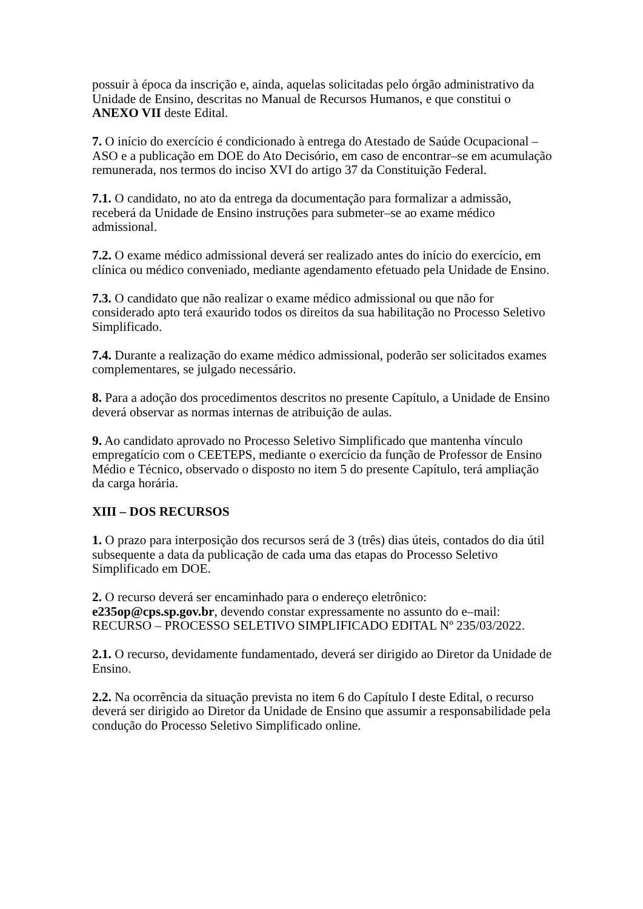possuir à época da inscrição e, ainda, aquelas solicitadas pelo órgão administrativo da Unidade de Ensino, descritas no Manual de Recursos Humanos, e que constitui o ANEXO VII deste Edital.
7. O início do exercício é condicionado à entrega do Atestado de Saúde Ocupacional – ASO e a publicação em DOE do Ato Decisório, em caso de encontrar–se em acumulação remunerada, nos termos do inciso XVI do artigo 37 da Constituição Federal.
7.1. O candidato, no ato da entrega da documentação para formalizar a admissão, receberá da Unidade de Ensino instruções para submeter–se ao exame médico admissional.
7.2. O exame médico admissional deverá ser realizado antes do início do exercício, em clínica ou médico conveniado, mediante agendamento efetuado pela Unidade de Ensino.
7.3. O candidato que não realizar o exame médico admissional ou que não for considerado apto terá exaurido todos os direitos da sua habilitação no Processo Seletivo Simplificado.
7.4. Durante a realização do exame médico admissional, poderão ser solicitados exames complementares, se julgado necessário.
8. Para a adoção dos procedimentos descritos no presente Capítulo, a Unidade de Ensino deverá observar as normas internas de atribuição de aulas.
9. Ao candidato aprovado no Processo Seletivo Simplificado que mantenha vínculo empregatício com o CEETEPS, mediante o exercício da função de Professor de Ensino Médio e Técnico, observado o disposto no item 5 do presente Capítulo, terá ampliação da carga horária.
XIII – DOS RECURSOS
1. O prazo para interposição dos recursos será de 3 (três) dias úteis, contados do dia útil subsequente a data da publicação de cada uma das etapas do Processo Seletivo Simplificado em DOE.
2. O recurso deverá ser encaminhado para o endereço eletrônico:
e235op@cps.sp.gov.br, devendo constar expressamente no assunto do e–mail: RECURSO – PROCESSO SELETIVO SIMPLIFICADO EDITAL Nº 235/03/2022.
2.1. O recurso, devidamente fundamentado, deverá ser dirigido ao Diretor da Unidade de Ensino.
2.2. Na ocorrência da situação prevista no item 6 do Capítulo I deste Edital, o recurso deverá ser dirigido ao Diretor da Unidade de Ensino que assumir a responsabilidade pela condução do Processo Seletivo Simplificado online.